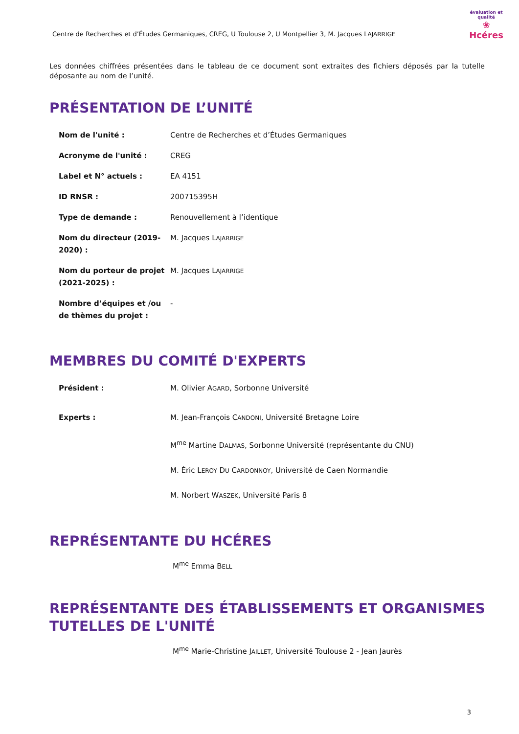Centre de Recherches et d’Études Germaniques, CREG, U Toulouse 2, U Montpellier 3, M. Jacques LAJARRIGE
évaluation et qualité
❀
Hcéres
Les données chiffrées présentées dans le tableau de ce document sont extraites des fichiers déposés par la tutelle déposante au nom de l’unité.
PRÉSENTATION DE L’UNITÉ
| Nom de l'unité : | Centre de Recherches et d’Études Germaniques |
| Acronyme de l'unité : | CREG |
| Label et N° actuels : | EA 4151 |
| ID RNSR : | 200715395H |
| Type de demande : | Renouvellement à l’identique |
| Nom du directeur (2019-2020) : | M. Jacques L AJARRIGE |
| Nom du porteur de projet (2021-2025) : | M. Jacques L AJARRIGE |
| Nombre d’équipes et /ou de thèmes du projet : | - |
MEMBRES DU COMITÉ D'EXPERTS
| Président : | M. Olivier A GARD , Sorbonne Université |
| Experts : | M. Jean-François C ANDONI , Université Bretagne Loire M<sup>me</sup> Martine D ALMAS , Sorbonne Université (représentante du CNU) M. Éric L EROY D U C ARDONNOY , Université de Caen Normandie M. Norbert W ASZEK , Université Paris 8 |
REPRÉSENTANTE DU HCÉRES
M<sup>me</sup> Emma BELL
REPRÉSENTANTE DES ÉTABLISSEMENTS ET ORGANISMES TUTELLES DE L'UNITÉ
M<sup>me</sup> Marie-Christine JAILLET, Université Toulouse 2 - Jean Jaurès
3